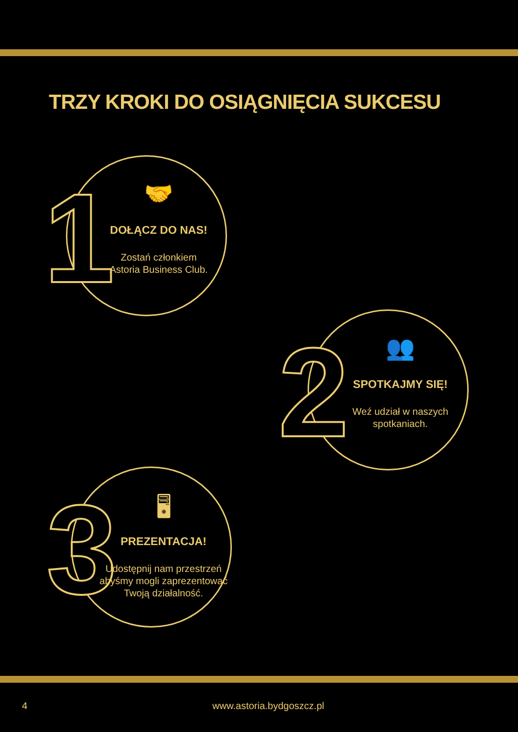TRZY KROKI DO OSIĄGNIĘCIA SUKCESU
1
🤝
DOŁĄCZ DO NAS!
Zostań członkiem
Astoria Business Club.
2
👥
SPOTKAJMY SIĘ!
Weź udział w naszych
spotkaniach.
3
🖥
PREZENTACJA!
Udostępnij nam przestrzeń
abyśmy mogli zaprezentować
Twoją działalność.
4 www.astoria.bydgoszcz.pl